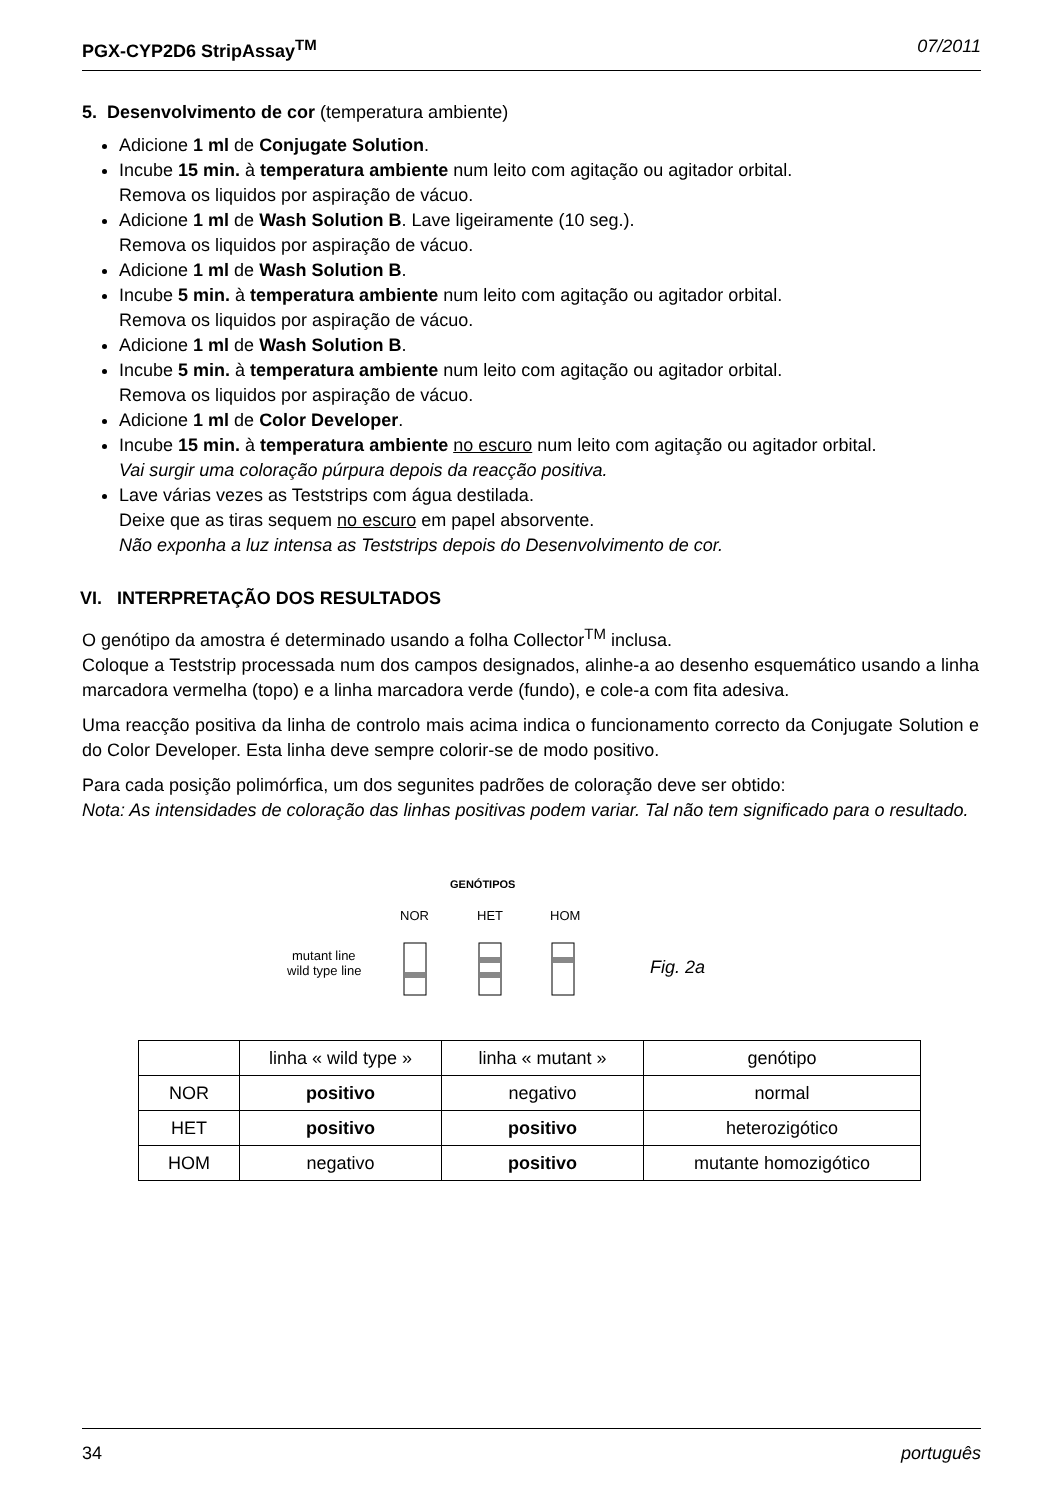PGX-CYP2D6 StripAssay<sup>TM</sup> 07/2011
5. Desenvolvimento de cor (temperatura ambiente)
Adicione 1 ml de Conjugate Solution.
Incube 15 min. à temperatura ambiente num leito com agitação ou agitador orbital.
Remova os liquidos por aspiração de vácuo.
Adicione 1 ml de Wash Solution B. Lave ligeiramente (10 seg.).
Remova os liquidos por aspiração de vácuo.
Adicione 1 ml de Wash Solution B.
Incube 5 min. à temperatura ambiente num leito com agitação ou agitador orbital.
Remova os liquidos por aspiração de vácuo.
Adicione 1 ml de Wash Solution B.
Incube 5 min. à temperatura ambiente num leito com agitação ou agitador orbital.
Remova os liquidos por aspiração de vácuo.
Adicione 1 ml de Color Developer.
Incube 15 min. à temperatura ambiente no escuro num leito com agitação ou agitador orbital.
Vai surgir uma coloração púrpura depois da reacção positiva.
Lave várias vezes as Teststrips com água destilada.
Deixe que as tiras sequem no escuro em papel absorvente.
Não exponha a luz intensa as Teststrips depois do Desenvolvimento de cor.
VI. INTERPRETAÇÃO DOS RESULTADOS
O genótipo da amostra é determinado usando a folha Collector<sup>TM</sup> inclusa.
Coloque a Teststrip processada num dos campos designados, alinhe-a ao desenho esquemático usando a linha marcadora vermelha (topo) e a linha marcadora verde (fundo), e cole-a com fita adesiva.
Uma reacção positiva da linha de controlo mais acima indica o funcionamento correcto da Conjugate Solution e do Color Developer. Esta linha deve sempre colorir-se de modo positivo.
Para cada posição polimórfica, um dos segunites padrões de coloração deve ser obtido:
Nota: As intensidades de coloração das linhas positivas podem variar. Tal não tem significado para o resultado.
GENÓTIPOS
NOR
HET
HOM
mutant line
wild type line
Fig. 2a
| | linha « wild type » | linha « mutant » | genótipo |
| --- | --- | --- | --- |
| NOR | positivo | negativo | normal |
| HET | positivo | positivo | heterozigótico |
| HOM | negativo | positivo | mutante homozigótico |
34 português